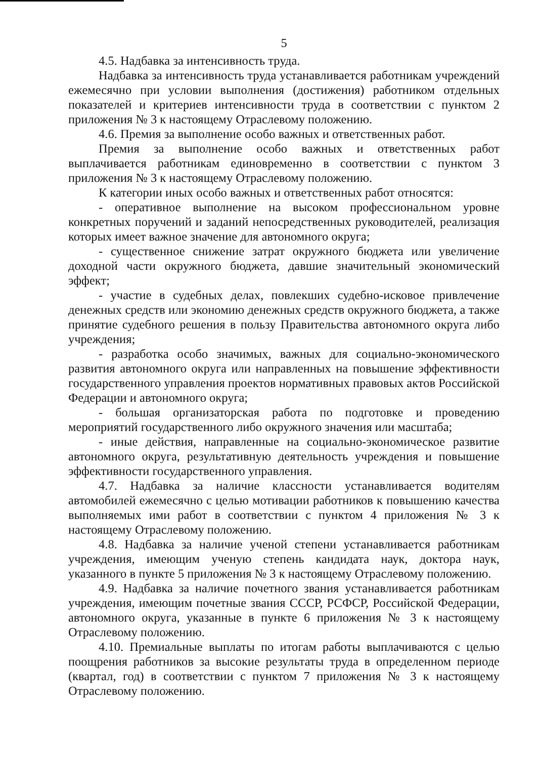5
4.5. Надбавка за интенсивность труда.
Надбавка за интенсивность труда устанавливается работникам учреждений ежемесячно при условии выполнения (достижения) работником отдельных показателей и критериев интенсивности труда в соответствии с пунктом 2 приложения № 3 к настоящему Отраслевому положению.
4.6. Премия за выполнение особо важных и ответственных работ.
Премия за выполнение особо важных и ответственных работ выплачивается работникам единовременно в соответствии с пунктом 3 приложения № 3 к настоящему Отраслевому положению.
К категории иных особо важных и ответственных работ относятся:
- оперативное выполнение на высоком профессиональном уровне конкретных поручений и заданий непосредственных руководителей, реализация которых имеет важное значение для автономного округа;
- существенное снижение затрат окружного бюджета или увеличение доходной части окружного бюджета, давшие значительный экономический эффект;
- участие в судебных делах, повлекших судебно-исковое привлечение денежных средств или экономию денежных средств окружного бюджета, а также принятие судебного решения в пользу Правительства автономного округа либо учреждения;
- разработка особо значимых, важных для социально-экономического развития автономного округа или направленных на повышение эффективности государственного управления проектов нормативных правовых актов Российской Федерации и автономного округа;
- большая организаторская работа по подготовке и проведению мероприятий государственного либо окружного значения или масштаба;
- иные действия, направленные на социально-экономическое развитие автономного округа, результативную деятельность учреждения и повышение эффективности государственного управления.
4.7. Надбавка за наличие классности устанавливается водителям автомобилей ежемесячно с целью мотивации работников к повышению качества выполняемых ими работ в соответствии с пунктом 4 приложения № 3 к настоящему Отраслевому положению.
4.8. Надбавка за наличие ученой степени устанавливается работникам учреждения, имеющим ученую степень кандидата наук, доктора наук, указанного в пункте 5 приложения № 3 к настоящему Отраслевому положению.
4.9. Надбавка за наличие почетного звания устанавливается работникам учреждения, имеющим почетные звания СССР, РСФСР, Российской Федерации, автономного округа, указанные в пункте 6 приложения № 3 к настоящему Отраслевому положению.
4.10. Премиальные выплаты по итогам работы выплачиваются с целью поощрения работников за высокие результаты труда в определенном периоде (квартал, год) в соответствии с пунктом 7 приложения № 3 к настоящему Отраслевому положению.